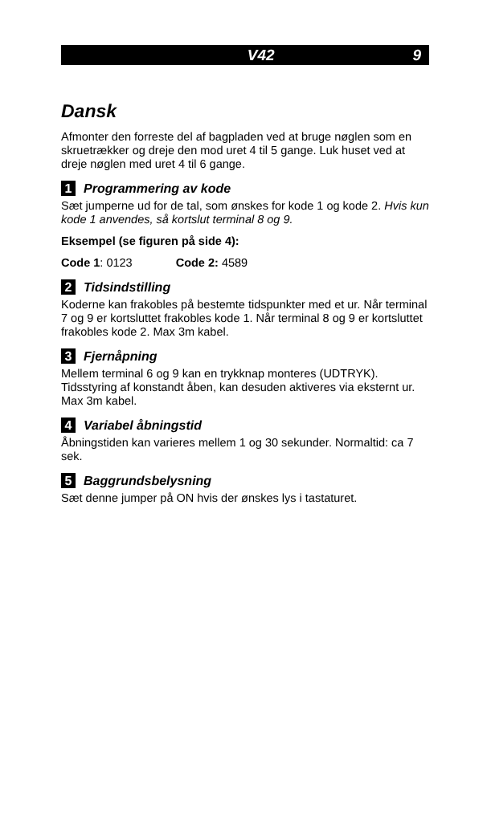V42 9
Dansk
Afmonter den forreste del af bagpladen ved at bruge nøglen som en skruetrækker og dreje den mod uret 4 til 5 gange. Luk huset ved at dreje nøglen med uret 4 til 6 gange.
1 Programmering av kode
Sæt jumperne ud for de tal, som ønskes for kode 1 og kode 2. Hvis kun kode 1 anvendes, så kortslut terminal 8 og 9.
Eksempel (se figuren på side 4):
Code 1: 0123 Code 2: 4589
2 Tidsindstilling
Koderne kan frakobles på bestemte tidspunkter med et ur. Når terminal 7 og 9 er kortsluttet frakobles kode 1. Når terminal 8 og 9 er kortsluttet frakobles kode 2. Max 3m kabel.
3 Fjernåpning
Mellem terminal 6 og 9 kan en trykknap monteres (UDTRYK). Tidsstyring af konstandt åben, kan desuden aktiveres via eksternt ur. Max 3m kabel.
4 Variabel åbningstid
Åbningstiden kan varieres mellem 1 og 30 sekunder. Normaltid: ca 7 sek.
5 Baggrundsbelysning
Sæt denne jumper på ON hvis der ønskes lys i tastaturet.